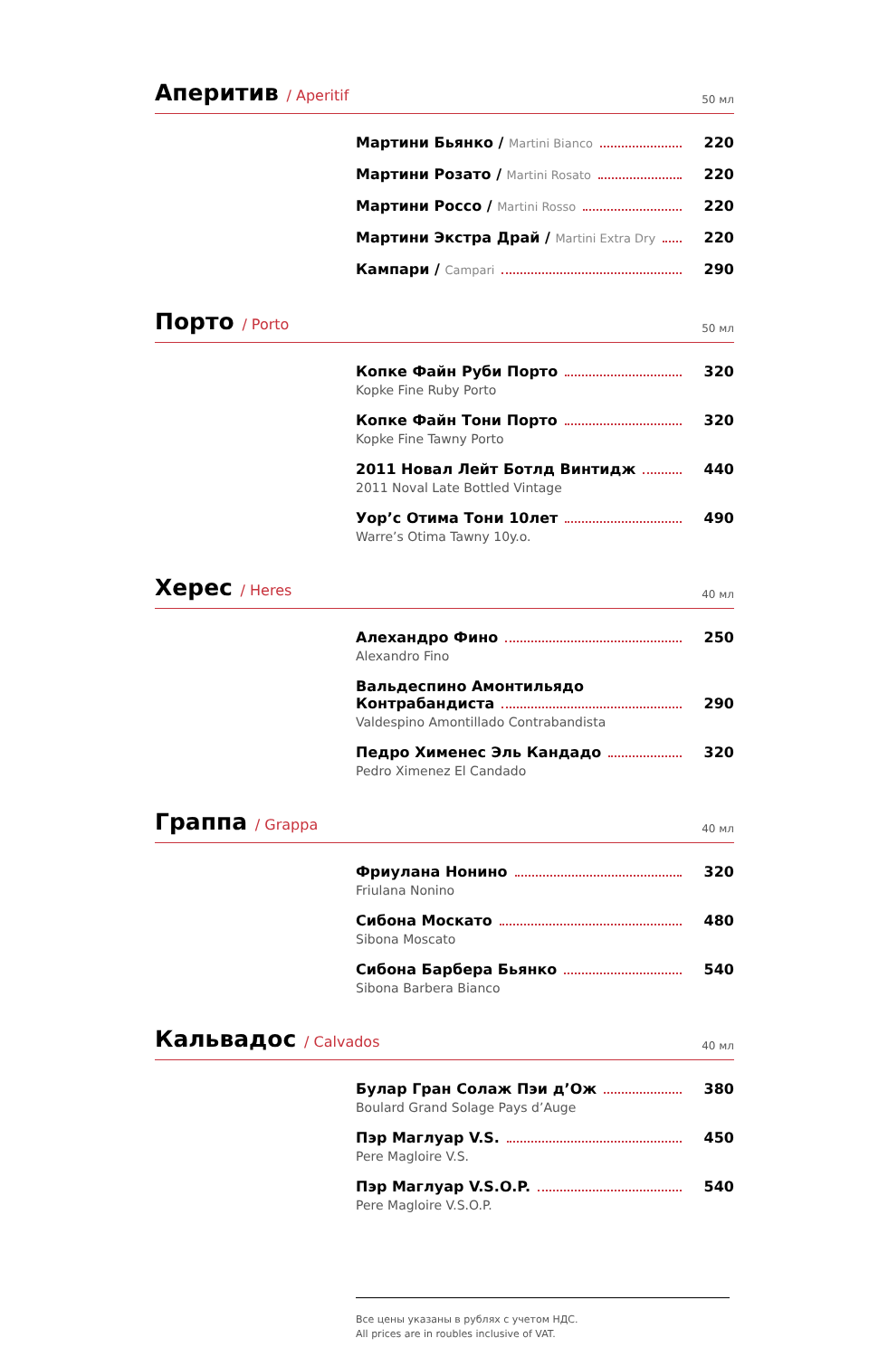Аперитив / Aperitif
50 мл
Мартини Бьянко / Martini Bianco 220
Мартини Розато / Martini Rosato 220
Мартини Россо / Martini Rosso 220
Мартини Экстра Драй / Martini Extra Dry 220
Кампари / Campari 290
Порто / Porto
50 мл
Копке Файн Руби Порто 320
Kopke Fine Ruby Porto
Копке Файн Тони Порто 320
Kopke Fine Tawny Porto
2011 Новал Лейт Ботлд Винтидж 440
2011 Noval Late Bottled Vintage
Уор’с Отима Тони 10лет 490
Warre’s Otima Tawny 10y.o.
Херес / Heres
40 мл
Алехандро Фино 250
Alexandro Fino
Вальдеспино Амонтильядо
Контрабандиста 290
Valdespino Amontillado Contrabandista
Педро Хименес Эль Кандадо 320
Pedro Ximenez El Candado
Граппа / Grappa
40 мл
Фриулана Нонино 320
Friulana Nonino
Сибона Москато 480
Sibona Moscato
Сибона Барбера Бьянко 540
Sibona Barbera Bianco
Кальвадос / Calvados
40 мл
Булар Гран Солаж Пэи д’Ож 380
Boulard Grand Solage Pays d’Auge
Пэр Маглуар V.S. 450
Pere Magloire V.S.
Пэр Маглуар V.S.O.P. 540
Pere Magloire V.S.O.P.
Все цены указаны в рублях с учетом НДС.
All prices are in roubles inclusive of VAT.